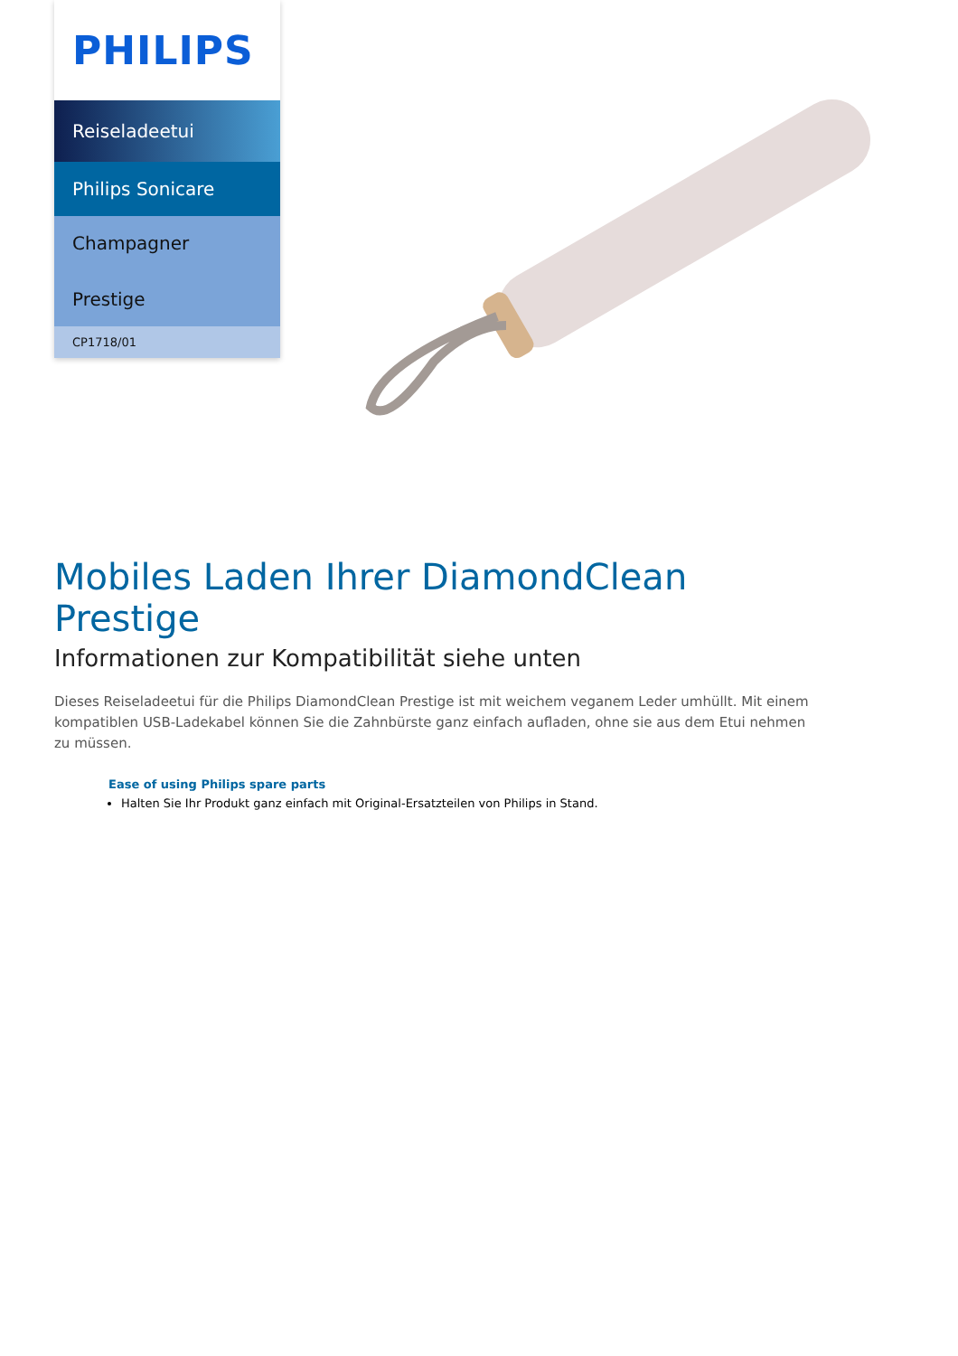PHILIPS
Reiseladeetui
Philips Sonicare
Champagner
Prestige
CP1718/01
Mobiles Laden Ihrer DiamondClean Prestige
Informationen zur Kompatibilität siehe unten
Dieses Reiseladeetui für die Philips DiamondClean Prestige ist mit weichem veganem Leder umhüllt. Mit einem kompatiblen USB-Ladekabel können Sie die Zahnbürste ganz einfach aufladen, ohne sie aus dem Etui nehmen zu müssen.
Ease of using Philips spare parts
Halten Sie Ihr Produkt ganz einfach mit Original-Ersatzteilen von Philips in Stand.